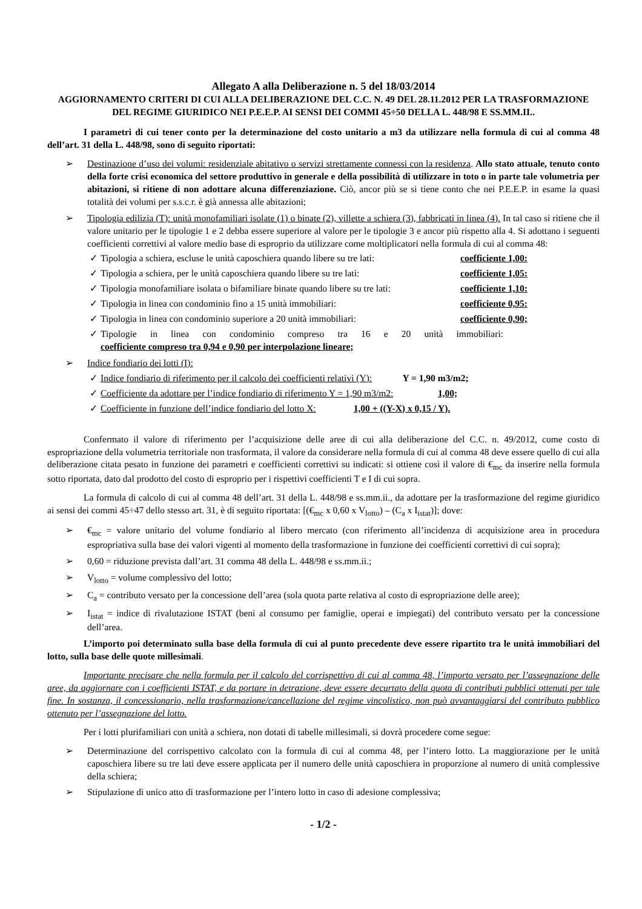Allegato A alla Deliberazione n. 5 del 18/03/2014
AGGIORNAMENTO CRITERI DI CUI ALLA DELIBERAZIONE DEL C.C. N. 49 DEL 28.11.2012 PER LA TRASFORMAZIONE DEL REGIME GIURIDICO NEI P.E.E.P. AI SENSI DEI COMMI 45÷50 DELLA L. 448/98 E SS.MM.II..
I parametri di cui tener conto per la determinazione del costo unitario a m3 da utilizzare nella formula di cui al comma 48 dell’art. 31 della L. 448/98, sono di seguito riportati:
Destinazione d’uso dei volumi: residenziale abitativo o servizi strettamente connessi con la residenza. Allo stato attuale, tenuto conto della forte crisi economica del settore produttivo in generale e della possibilità di utilizzare in toto o in parte tale volumetria per abitazioni, si ritiene di non adottare alcuna differenziazione. Ciò, ancor più se si tiene conto che nei P.E.E.P. in esame la quasi totalità dei volumi per s.s.c.r. è già annessa alle abitazioni;
Tipologia edilizia (T): unità monofamiliari isolate (1) o binate (2), villette a schiera (3), fabbricati in linea (4). In tal caso si ritiene che il valore unitario per le tipologie 1 e 2 debba essere superiore al valore per le tipologie 3 e ancor più rispetto alla 4. Si adottano i seguenti coefficienti correttivi al valore medio base di esproprio da utilizzare come moltiplicatori nella formula di cui al comma 48:
Tipologia a schiera, escluse le unità caposchiera quando libere su tre lati: coefficiente 1,00:
Tipologia a schiera, per le unità caposchiera quando libere su tre lati: coefficiente 1,05:
Tipologia monofamiliare isolata o bifamiliare binate quando libere su tre lati: coefficiente 1,10:
Tipologia in linea con condominio fino a 15 unità immobiliari: coefficiente 0,95:
Tipologia in linea con condominio superiore a 20 unità immobiliari: coefficiente 0,90;
Tipologie in linea con condominio compreso tra 16 e 20 unità immobiliari: coefficiente compreso tra 0,94 e 0,90 per interpolazione lineare;
Indice fondiario dei lotti (I):
Indice fondiario di riferimento per il calcolo dei coefficienti relativi (Y): Y = 1,90 m3/m2;
Coefficiente da adottare per l’indice fondiario di riferimento Y = 1,90 m3/m2: 1,00;
Coefficiente in funzione dell’indice fondiario del lotto X: 1,00 + ((Y-X) x 0,15 / Y).
Confermato il valore di riferimento per l’acquisizione delle aree di cui alla deliberazione del C.C. n. 49/2012, come costo di espropriazione della volumetria territoriale non trasformata, il valore da considerare nella formula di cui al comma 48 deve essere quello di cui alla deliberazione citata pesato in funzione dei parametri e coefficienti correttivi su indicati: si ottiene così il valore di €<sub>mc</sub> da inserire nella formula sotto riportata, dato dal prodotto del costo di esproprio per i rispettivi coefficienti T e I di cui sopra.
La formula di calcolo di cui al comma 48 dell’art. 31 della L. 448/98 e ss.mm.ii., da adottare per la trasformazione del regime giuridico ai sensi dei commi 45÷47 dello stesso art. 31, è di seguito riportata: [(€<sub>mc</sub> x 0,60 x V<sub>lotto</sub>) – (C<sub>a</sub> x I<sub>istat</sub>)]; dove:
€<sub>mc</sub> = valore unitario del volume fondiario al libero mercato (con riferimento all’incidenza di acquisizione area in procedura espropriativa sulla base dei valori vigenti al momento della trasformazione in funzione dei coefficienti correttivi di cui sopra);
0,60 = riduzione prevista dall’art. 31 comma 48 della L. 448/98 e ss.mm.ii.;
V<sub>lotto</sub> = volume complessivo del lotto;
C<sub>a</sub> = contributo versato per la concessione dell’area (sola quota parte relativa al costo di espropriazione delle aree);
I<sub>istat</sub> = indice di rivalutazione ISTAT (beni al consumo per famiglie, operai e impiegati) del contributo versato per la concessione dell’area.
L’importo poi determinato sulla base della formula di cui al punto precedente deve essere ripartito tra le unità immobiliari del lotto, sulla base delle quote millesimali.
Importante precisare che nella formula per il calcolo del corrispettivo di cui al comma 48, l’importo versato per l’assegnazione delle aree, da aggiornare con i coefficienti ISTAT, e da portare in detrazione, deve essere decurtato della quota di contributi pubblici ottenuti per tale fine. In sostanza, il concessionario, nella trasformazione/cancellazione del regime vincolistico, non può avvantaggiarsi del contributo pubblico ottenuto per l’assegnazione del lotto.
Per i lotti plurifamiliari con unità a schiera, non dotati di tabelle millesimali, si dovrà procedere come segue:
Determinazione del corrispettivo calcolato con la formula di cui al comma 48, per l’intero lotto. La maggiorazione per le unità caposchiera libere su tre lati deve essere applicata per il numero delle unità caposchiera in proporzione al numero di unità complessive della schiera;
Stipulazione di unico atto di trasformazione per l’intero lotto in caso di adesione complessiva;
- 1/2 -